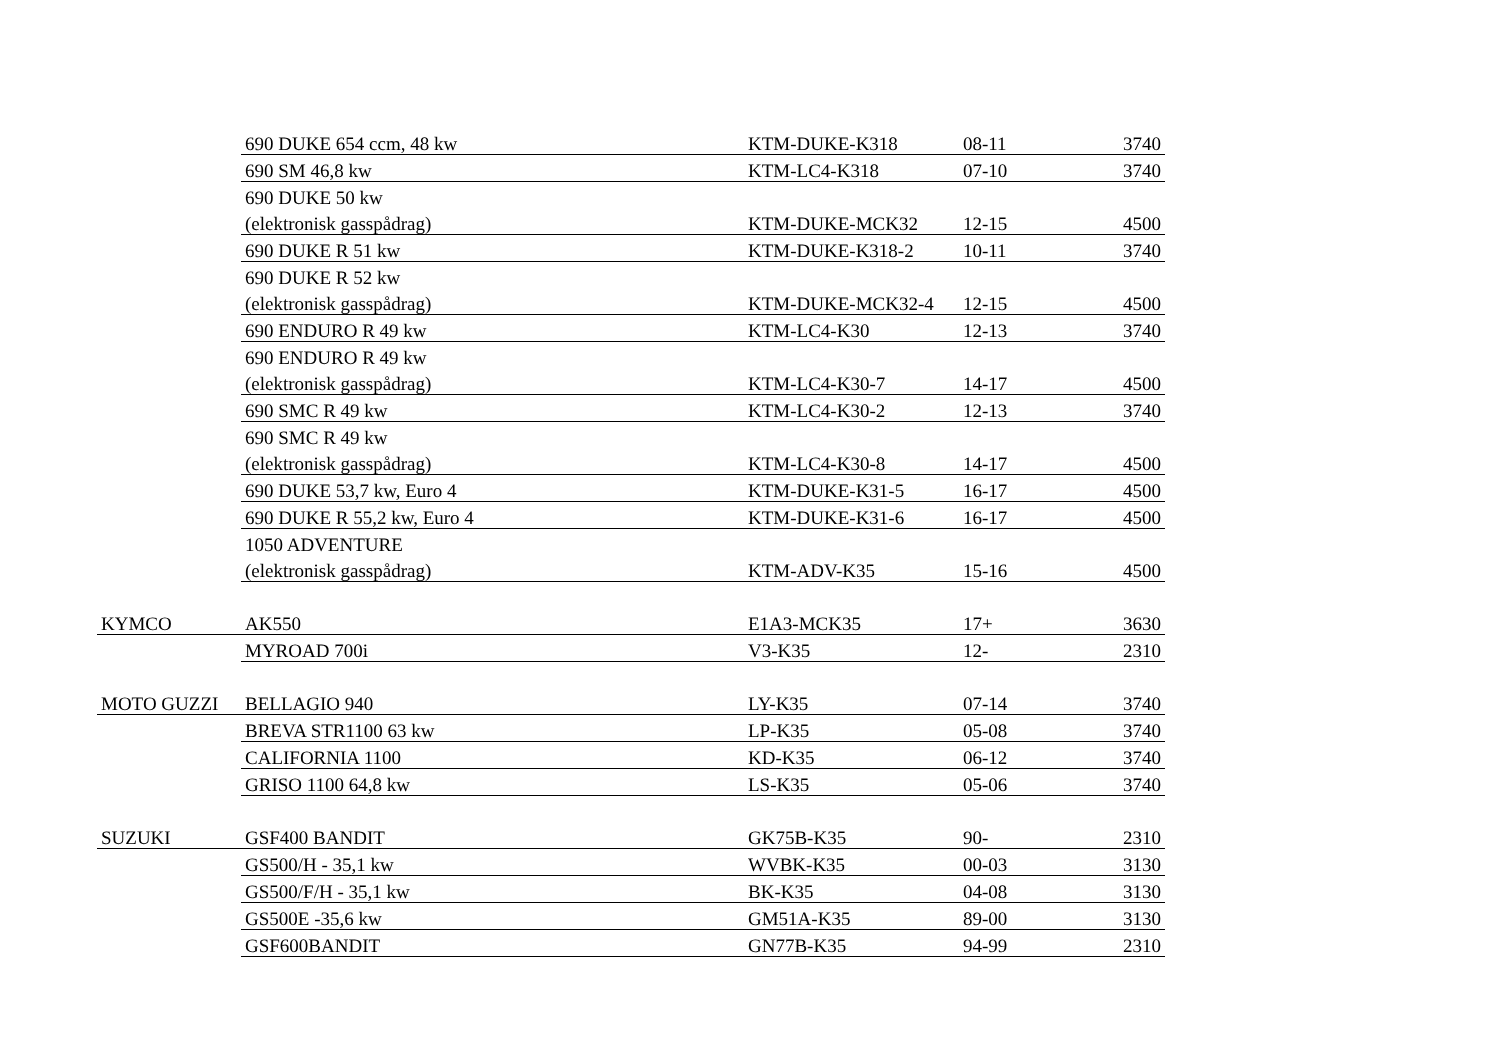| | 690 DUKE 654 ccm, 48 kw | KTM-DUKE-K318 | 08-11 | 3740 |
| | 690 SM 46,8 kw | KTM-LC4-K318 | 07-10 | 3740 |
| | 690 DUKE 50 kw | | | |
| | (elektronisk gasspådrag) | KTM-DUKE-MCK32 | 12-15 | 4500 |
| | 690 DUKE R 51 kw | KTM-DUKE-K318-2 | 10-11 | 3740 |
| | 690 DUKE R 52 kw | | | |
| | (elektronisk gasspådrag) | KTM-DUKE-MCK32-4 | 12-15 | 4500 |
| | 690 ENDURO R 49 kw | KTM-LC4-K30 | 12-13 | 3740 |
| | 690 ENDURO R 49 kw | | | |
| | (elektronisk gasspådrag) | KTM-LC4-K30-7 | 14-17 | 4500 |
| | 690 SMC R 49 kw | KTM-LC4-K30-2 | 12-13 | 3740 |
| | 690 SMC R 49 kw | | | |
| | (elektronisk gasspådrag) | KTM-LC4-K30-8 | 14-17 | 4500 |
| | 690 DUKE 53,7 kw, Euro 4 | KTM-DUKE-K31-5 | 16-17 | 4500 |
| | 690 DUKE R 55,2 kw, Euro 4 | KTM-DUKE-K31-6 | 16-17 | 4500 |
| | 1050 ADVENTURE | | | |
| | (elektronisk gasspådrag) | KTM-ADV-K35 | 15-16 | 4500 |
| KYMCO | AK550 | E1A3-MCK35 | 17+ | 3630 |
| | MYROAD 700i | V3-K35 | 12- | 2310 |
| MOTO GUZZI | BELLAGIO 940 | LY-K35 | 07-14 | 3740 |
| | BREVA STR1100 63 kw | LP-K35 | 05-08 | 3740 |
| | CALIFORNIA 1100 | KD-K35 | 06-12 | 3740 |
| | GRISO 1100 64,8 kw | LS-K35 | 05-06 | 3740 |
| SUZUKI | GSF400 BANDIT | GK75B-K35 | 90- | 2310 |
| | GS500/H - 35,1 kw | WVBK-K35 | 00-03 | 3130 |
| | GS500/F/H - 35,1 kw | BK-K35 | 04-08 | 3130 |
| | GS500E -35,6 kw | GM51A-K35 | 89-00 | 3130 |
| | GSF600BANDIT | GN77B-K35 | 94-99 | 2310 |